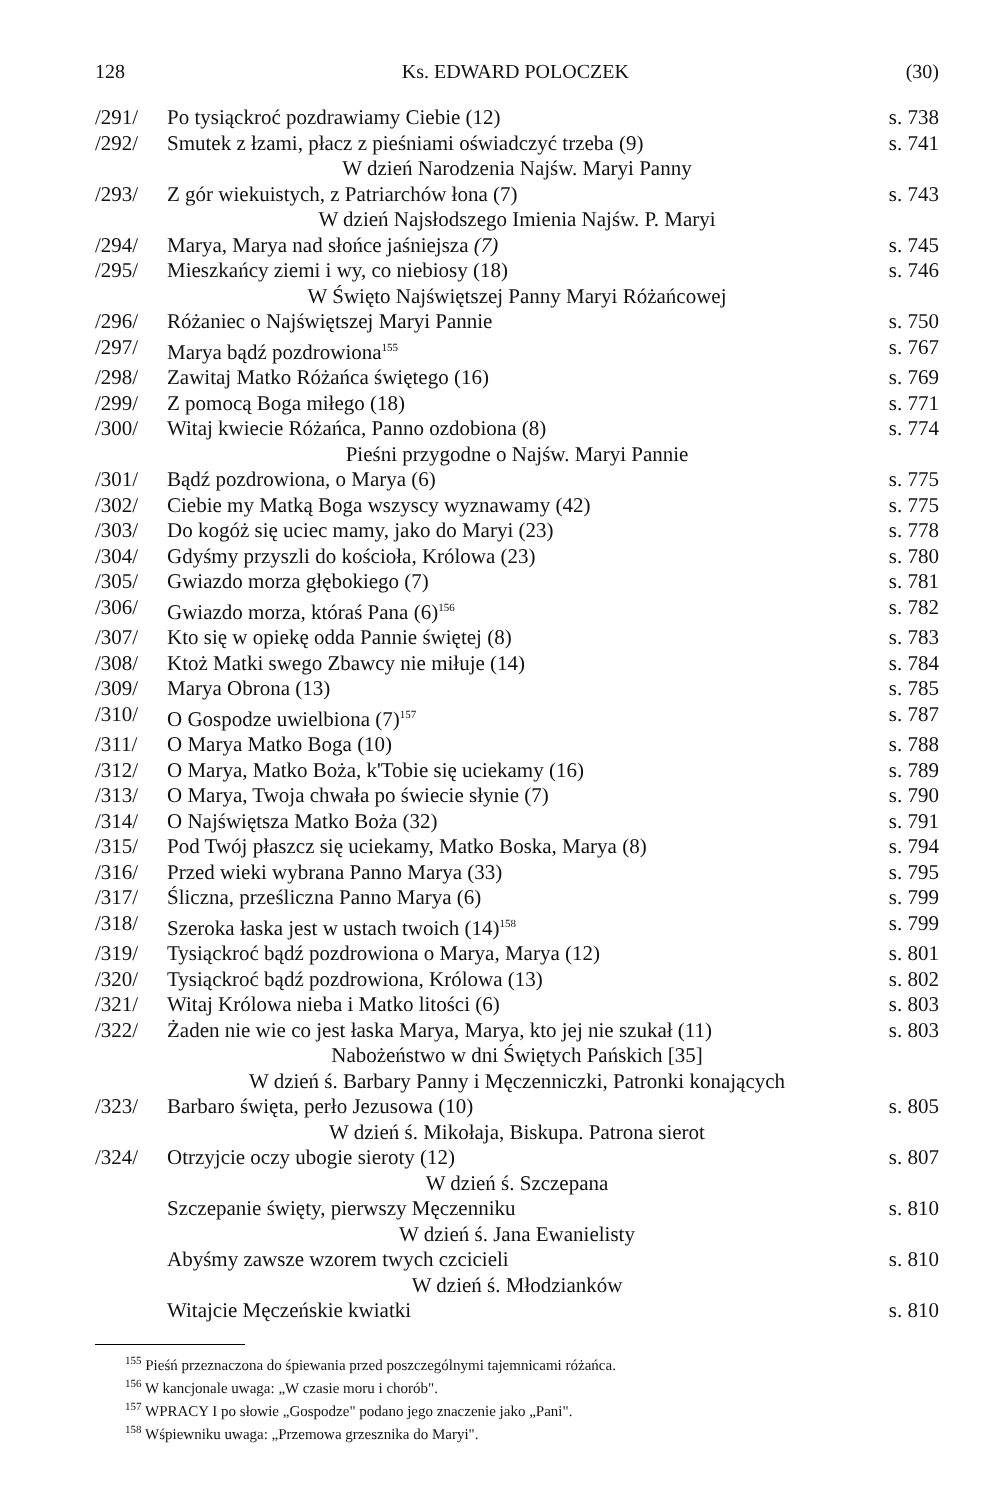128 Ks. EDWARD POLOCZEK (30)
| /291/ | Po tysiąckroć pozdrawiamy Ciebie (12) | s. 738 |
| /292/ | Smutek z łzami, płacz z pieśniami oświadczyć trzeba (9) | s. 741 |
| W dzień Narodzenia Najśw. Maryi Panny | | |
| /293/ | Z gór wiekuistych, z Patriarchów łona (7) | s. 743 |
| W dzień Najsłodszego Imienia Najśw. P. Maryi | | |
| /294/ | Marya, Marya nad słońce jaśniejsza (7) | s. 745 |
| /295/ | Mieszkańcy ziemi i wy, co niebiosy (18) | s. 746 |
| W Święto Najświętszej Panny Maryi Różańcowej | | |
| /296/ | Różaniec o Najświętszej Maryi Pannie | s. 750 |
| /297/ | Marya bądź pozdrowiona<sup>155</sup> | s. 767 |
| /298/ | Zawitaj Matko Różańca świętego (16) | s. 769 |
| /299/ | Z pomocą Boga miłego (18) | s. 771 |
| /300/ | Witaj kwiecie Różańca, Panno ozdobiona (8) | s. 774 |
| Pieśni przygodne o Najśw. Maryi Pannie | | |
| /301/ | Bądź pozdrowiona, o Marya (6) | s. 775 |
| /302/ | Ciebie my Matką Boga wszyscy wyznawamy (42) | s. 775 |
| /303/ | Do kogóż się uciec mamy, jako do Maryi (23) | s. 778 |
| /304/ | Gdyśmy przyszli do kościoła, Królowa (23) | s. 780 |
| /305/ | Gwiazdo morza głębokiego (7) | s. 781 |
| /306/ | Gwiazdo morza, któraś Pana (6)<sup>156</sup> | s. 782 |
| /307/ | Kto się w opiekę odda Pannie świętej (8) | s. 783 |
| /308/ | Ktoż Matki swego Zbawcy nie miłuje (14) | s. 784 |
| /309/ | Marya Obrona (13) | s. 785 |
| /310/ | O Gospodze uwielbiona (7)<sup>157</sup> | s. 787 |
| /311/ | O Marya Matko Boga (10) | s. 788 |
| /312/ | O Marya, Matko Boża, k'Tobie się uciekamy (16) | s. 789 |
| /313/ | O Marya, Twoja chwała po świecie słynie (7) | s. 790 |
| /314/ | O Najświętsza Matko Boża (32) | s. 791 |
| /315/ | Pod Twój płaszcz się uciekamy, Matko Boska, Marya (8) | s. 794 |
| /316/ | Przed wieki wybrana Panno Marya (33) | s. 795 |
| /317/ | Śliczna, prześliczna Panno Marya (6) | s. 799 |
| /318/ | Szeroka łaska jest w ustach twoich (14)<sup>158</sup> | s. 799 |
| /319/ | Tysiąckroć bądź pozdrowiona o Marya, Marya (12) | s. 801 |
| /320/ | Tysiąckroć bądź pozdrowiona, Królowa (13) | s. 802 |
| /321/ | Witaj Królowa nieba i Matko litości (6) | s. 803 |
| /322/ | Żaden nie wie co jest łaska Marya, Marya, kto jej nie szukał (11) | s. 803 |
| Nabożeństwo w dni Świętych Pańskich [35] | | |
| W dzień ś. Barbary Panny i Męczenniczki, Patronki konających | | |
| /323/ | Barbaro święta, perło Jezusowa (10) | s. 805 |
| W dzień ś. Mikołaja, Biskupa. Patrona sierot | | |
| /324/ | Otrzyjcie oczy ubogie sieroty (12) | s. 807 |
| W dzień ś. Szczepana | | |
| | Szczepanie święty, pierwszy Męczenniku | s. 810 |
| W dzień ś. Jana Ewanielisty | | |
| | Abyśmy zawsze wzorem twych czcicieli | s. 810 |
| W dzień ś. Młodzianków | | |
| | Witajcie Męczeńskie kwiatki | s. 810 |
<sup>155</sup> Pieśń przeznaczona do śpiewania przed poszczególnymi tajemnicami różańca.
<sup>156</sup> W kancjonale uwaga: „W czasie moru i chorób".
<sup>157</sup> WPRACY I po słowie „Gospodze" podano jego znaczenie jako „Pani".
<sup>158</sup> Wśpiewniku uwaga: „Przemowa grzesznika do Maryi".